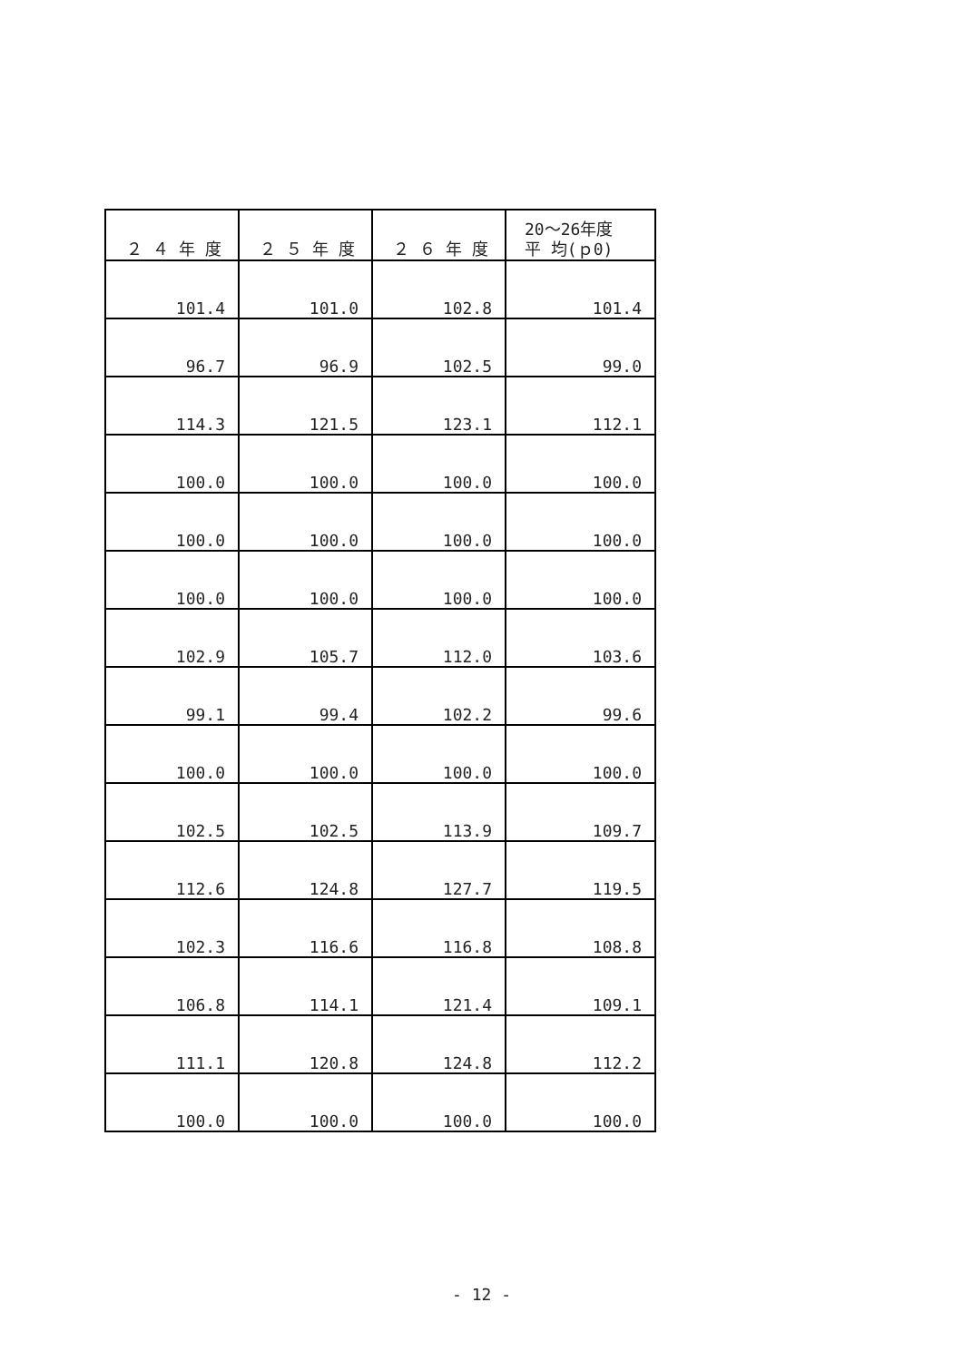| ２ ４ 年 度 | ２ ５ 年 度 | ２ ６ 年 度 | 20～26年度 平 均(ｐ0) |
| --- | --- | --- | --- |
| 101.4 | 101.0 | 102.8 | 101.4 |
| 96.7 | 96.9 | 102.5 | 99.0 |
| 114.3 | 121.5 | 123.1 | 112.1 |
| 100.0 | 100.0 | 100.0 | 100.0 |
| 100.0 | 100.0 | 100.0 | 100.0 |
| 100.0 | 100.0 | 100.0 | 100.0 |
| 102.9 | 105.7 | 112.0 | 103.6 |
| 99.1 | 99.4 | 102.2 | 99.6 |
| 100.0 | 100.0 | 100.0 | 100.0 |
| 102.5 | 102.5 | 113.9 | 109.7 |
| 112.6 | 124.8 | 127.7 | 119.5 |
| 102.3 | 116.6 | 116.8 | 108.8 |
| 106.8 | 114.1 | 121.4 | 109.1 |
| 111.1 | 120.8 | 124.8 | 112.2 |
| 100.0 | 100.0 | 100.0 | 100.0 |
- 12 -